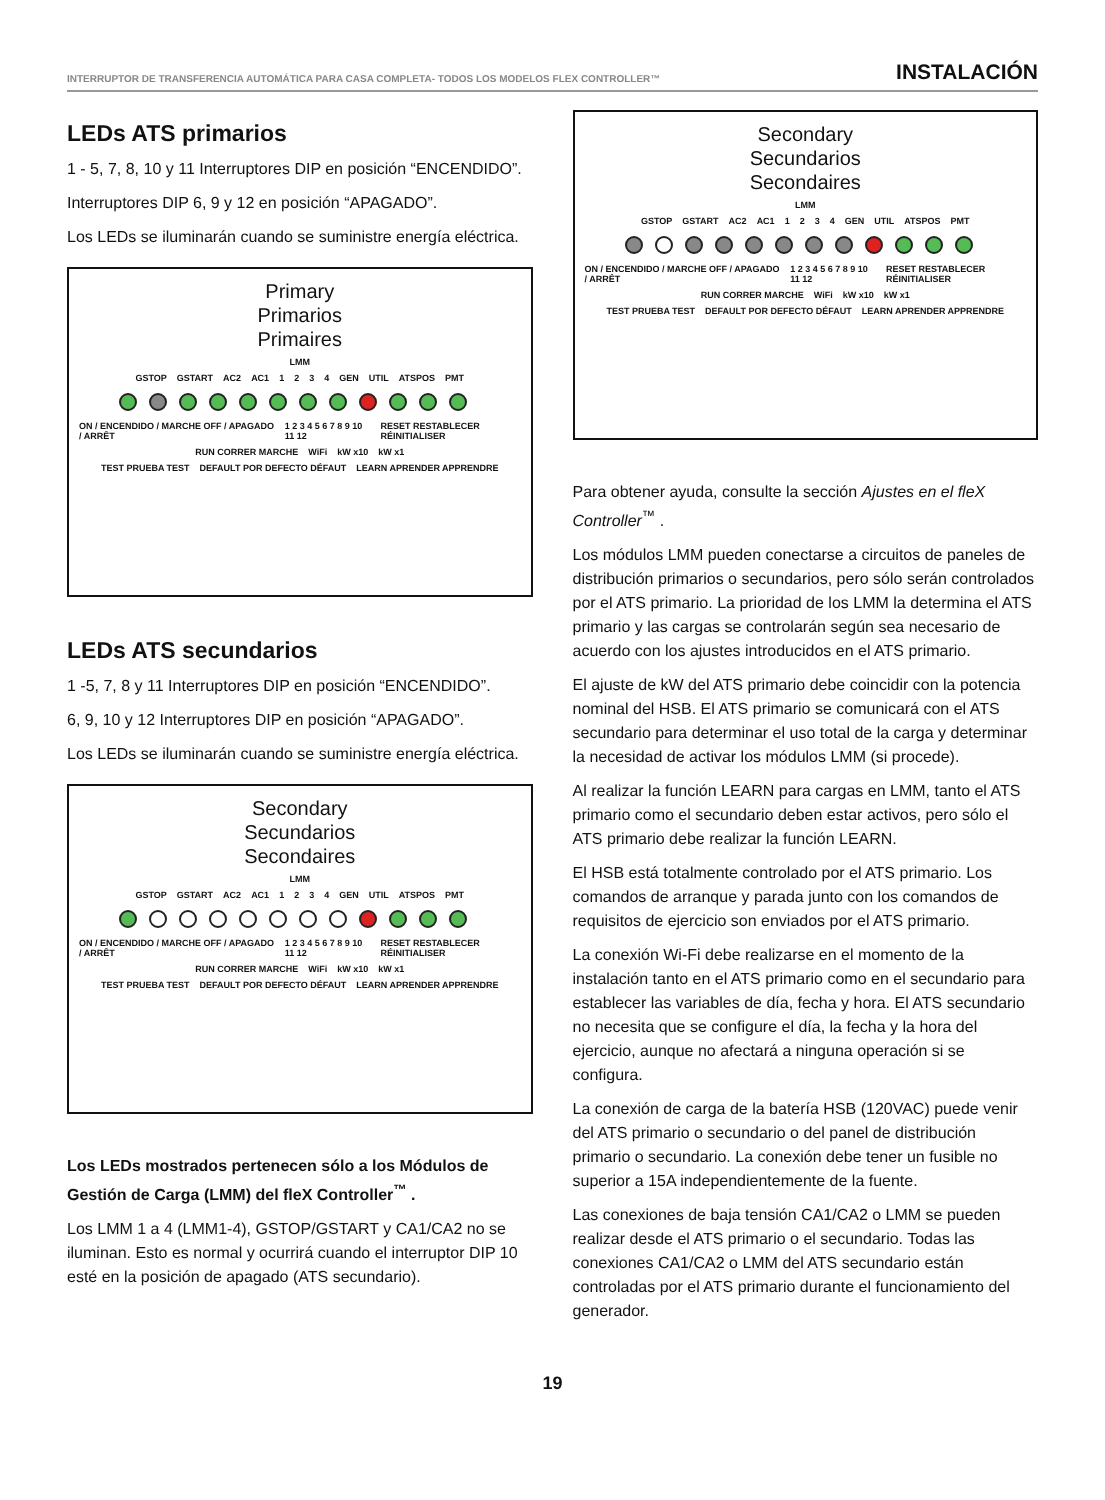INTERRUPTOR DE TRANSFERENCIA AUTOMÁTICA PARA CASA COMPLETA- TODOS LOS MODELOS FLEX CONTROLLER™ INSTALACIÓN
LEDs ATS primarios
1 - 5, 7, 8, 10 y 11 Interruptores DIP en posición “ENCENDIDO”.
Interruptores DIP 6, 9 y 12 en posición “APAGADO”.
Los LEDs se iluminarán cuando se suministre energía eléctrica.
Primary
Primarios
Primaires
LMM
GSTOP GSTART AC2 AC1 1 2 3 4 GEN UTIL ATSPOS PMT
ON / ENCENDIDO / MARCHE OFF / APAGADO / ARRÊT 1 2 3 4 5 6 7 8 9 10 11 12 RESET RESTABLECER RÉINITIALISER
RUN CORRER MARCHE WiFi kW x10 kW x1
TEST PRUEBA TEST DEFAULT POR DEFECTO DÉFAUT LEARN APRENDER APPRENDRE
LEDs ATS secundarios
1 -5, 7, 8 y 11 Interruptores DIP en posición “ENCENDIDO”.
6, 9, 10 y 12 Interruptores DIP en posición “APAGADO”.
Los LEDs se iluminarán cuando se suministre energía eléctrica.
Secondary
Secundarios
Secondaires
LMM
GSTOP GSTART AC2 AC1 1 2 3 4 GEN UTIL ATSPOS PMT
ON / ENCENDIDO / MARCHE OFF / APAGADO / ARRÊT 1 2 3 4 5 6 7 8 9 10 11 12 RESET RESTABLECER RÉINITIALISER
RUN CORRER MARCHE WiFi kW x10 kW x1
TEST PRUEBA TEST DEFAULT POR DEFECTO DÉFAUT LEARN APRENDER APPRENDRE
Los LEDs mostrados pertenecen sólo a los Módulos de Gestión de Carga (LMM) del fleX Controller<sup>™</sup> .
Los LMM 1 a 4 (LMM1-4), GSTOP/GSTART y CA1/CA2 no se iluminan. Esto es normal y ocurrirá cuando el interruptor DIP 10 esté en la posición de apagado (ATS secundario).
Secondary
Secundarios
Secondaires
LMM
GSTOP GSTART AC2 AC1 1 2 3 4 GEN UTIL ATSPOS PMT
ON / ENCENDIDO / MARCHE OFF / APAGADO / ARRÊT 1 2 3 4 5 6 7 8 9 10 11 12 RESET RESTABLECER RÉINITIALISER
RUN CORRER MARCHE WiFi kW x10 kW x1
TEST PRUEBA TEST DEFAULT POR DEFECTO DÉFAUT LEARN APRENDER APPRENDRE
Para obtener ayuda, consulte la sección Ajustes en el fleX Controller<sup>™</sup> .
Los módulos LMM pueden conectarse a circuitos de paneles de distribución primarios o secundarios, pero sólo serán controlados por el ATS primario. La prioridad de los LMM la determina el ATS primario y las cargas se controlarán según sea necesario de acuerdo con los ajustes introducidos en el ATS primario.
El ajuste de kW del ATS primario debe coincidir con la potencia nominal del HSB. El ATS primario se comunicará con el ATS secundario para determinar el uso total de la carga y determinar la necesidad de activar los módulos LMM (si procede).
Al realizar la función LEARN para cargas en LMM, tanto el ATS primario como el secundario deben estar activos, pero sólo el ATS primario debe realizar la función LEARN.
El HSB está totalmente controlado por el ATS primario. Los comandos de arranque y parada junto con los comandos de requisitos de ejercicio son enviados por el ATS primario.
La conexión Wi-Fi debe realizarse en el momento de la instalación tanto en el ATS primario como en el secundario para establecer las variables de día, fecha y hora. El ATS secundario no necesita que se configure el día, la fecha y la hora del ejercicio, aunque no afectará a ninguna operación si se configura.
La conexión de carga de la batería HSB (120VAC) puede venir del ATS primario o secundario o del panel de distribución primario o secundario. La conexión debe tener un fusible no superior a 15A independientemente de la fuente.
Las conexiones de baja tensión CA1/CA2 o LMM se pueden realizar desde el ATS primario o el secundario. Todas las conexiones CA1/CA2 o LMM del ATS secundario están controladas por el ATS primario durante el funcionamiento del generador.
19